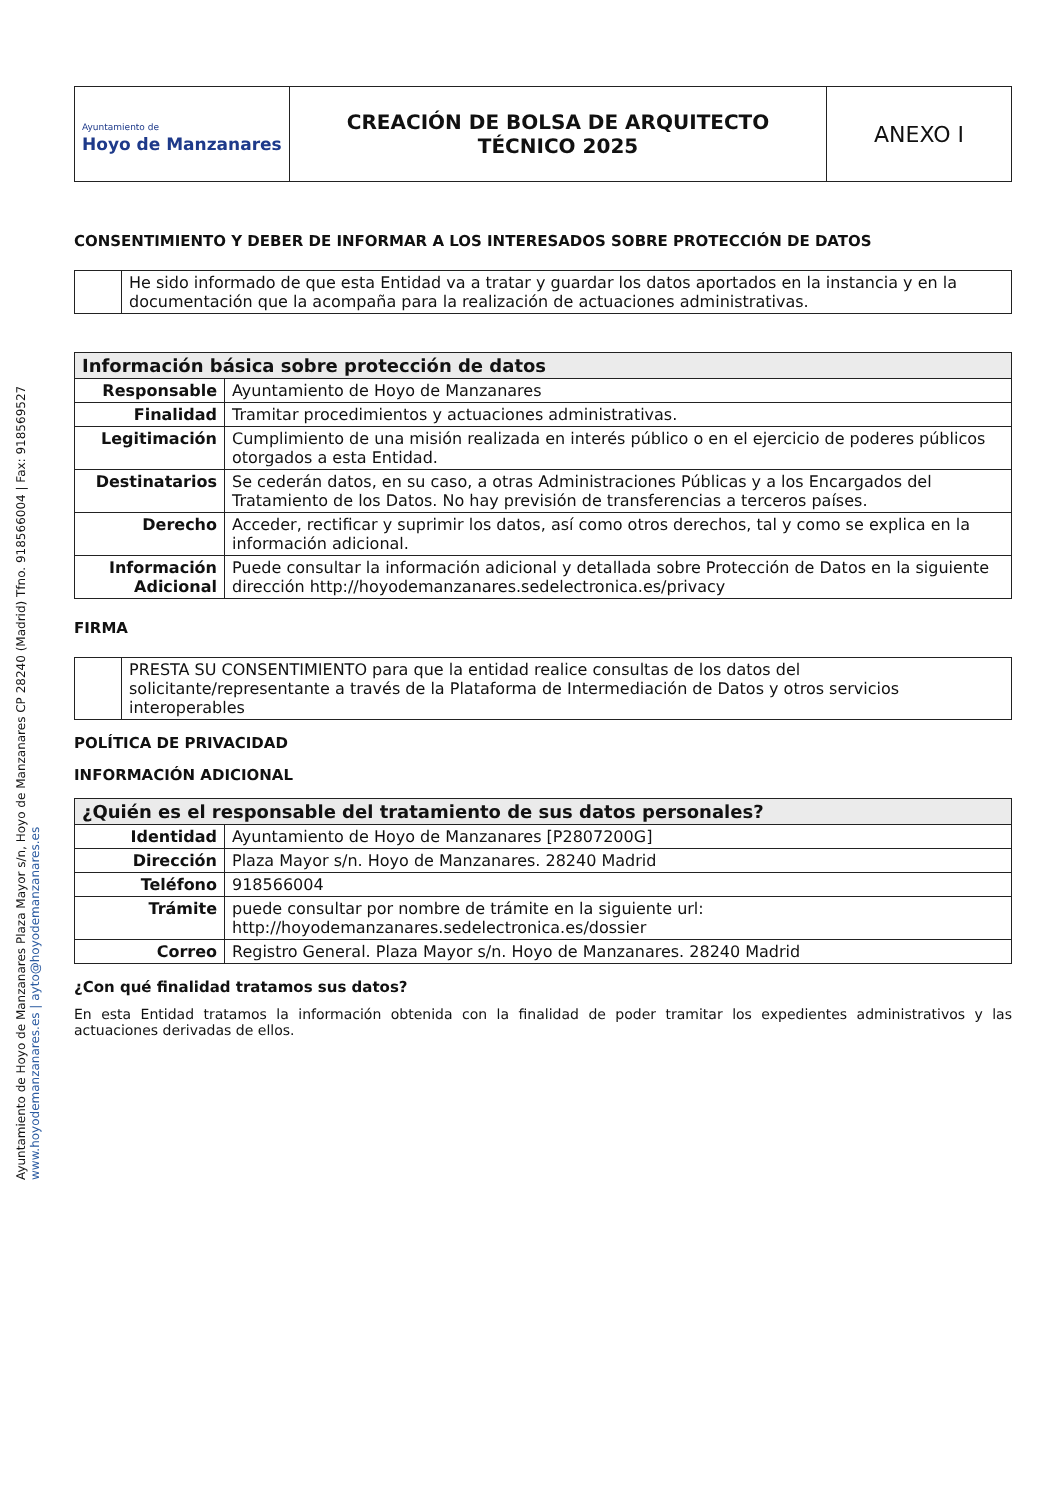| Ayuntamiento de Hoyo de Manzanares | CREACIÓN DE BOLSA DE ARQUITECTO TÉCNICO 2025 | ANEXO I |
CONSENTIMIENTO Y DEBER DE INFORMAR A LOS INTERESADOS SOBRE PROTECCIÓN DE DATOS
| | He sido informado de que esta Entidad va a tratar y guardar los datos aportados en la instancia y en la documentación que la acompaña para la realización de actuaciones administrativas. |
| Información básica sobre protección de datos | |
| Responsable | Ayuntamiento de Hoyo de Manzanares |
| Finalidad | Tramitar procedimientos y actuaciones administrativas. |
| Legitimación | Cumplimiento de una misión realizada en interés público o en el ejercicio de poderes públicos otorgados a esta Entidad. |
| Destinatarios | Se cederán datos, en su caso, a otras Administraciones Públicas y a los Encargados del Tratamiento de los Datos. No hay previsión de transferencias a terceros países. |
| Derecho | Acceder, rectificar y suprimir los datos, así como otros derechos, tal y como se explica en la información adicional. |
| Información Adicional | Puede consultar la información adicional y detallada sobre Protección de Datos en la siguiente dirección http://hoyodemanzanares.sedelectronica.es/privacy |
FIRMA
| | PRESTA SU CONSENTIMIENTO para que la entidad realice consultas de los datos del solicitante/representante a través de la Plataforma de Intermediación de Datos y otros servicios interoperables |
POLÍTICA DE PRIVACIDAD
INFORMACIÓN ADICIONAL
| ¿Quién es el responsable del tratamiento de sus datos personales? | |
| Identidad | Ayuntamiento de Hoyo de Manzanares [P2807200G] |
| Dirección | Plaza Mayor s/n. Hoyo de Manzanares. 28240 Madrid |
| Teléfono | 918566004 |
| Trámite | puede consultar por nombre de trámite en la siguiente url: http://hoyodemanzanares.sedelectronica.es/dossier |
| Correo | Registro General. Plaza Mayor s/n. Hoyo de Manzanares. 28240 Madrid |
¿Con qué finalidad tratamos sus datos?
En esta Entidad tratamos la información obtenida con la finalidad de poder tramitar los expedientes administrativos y las actuaciones derivadas de ellos.
Ayuntamiento de Hoyo de Manzanares Plaza Mayor s/n, Hoyo de Manzanares CP 28240 (Madrid) Tfno. 918566004 | Fax: 918569527
www.hoyodemanzanares.es | ayto@hoyodemanzanares.es